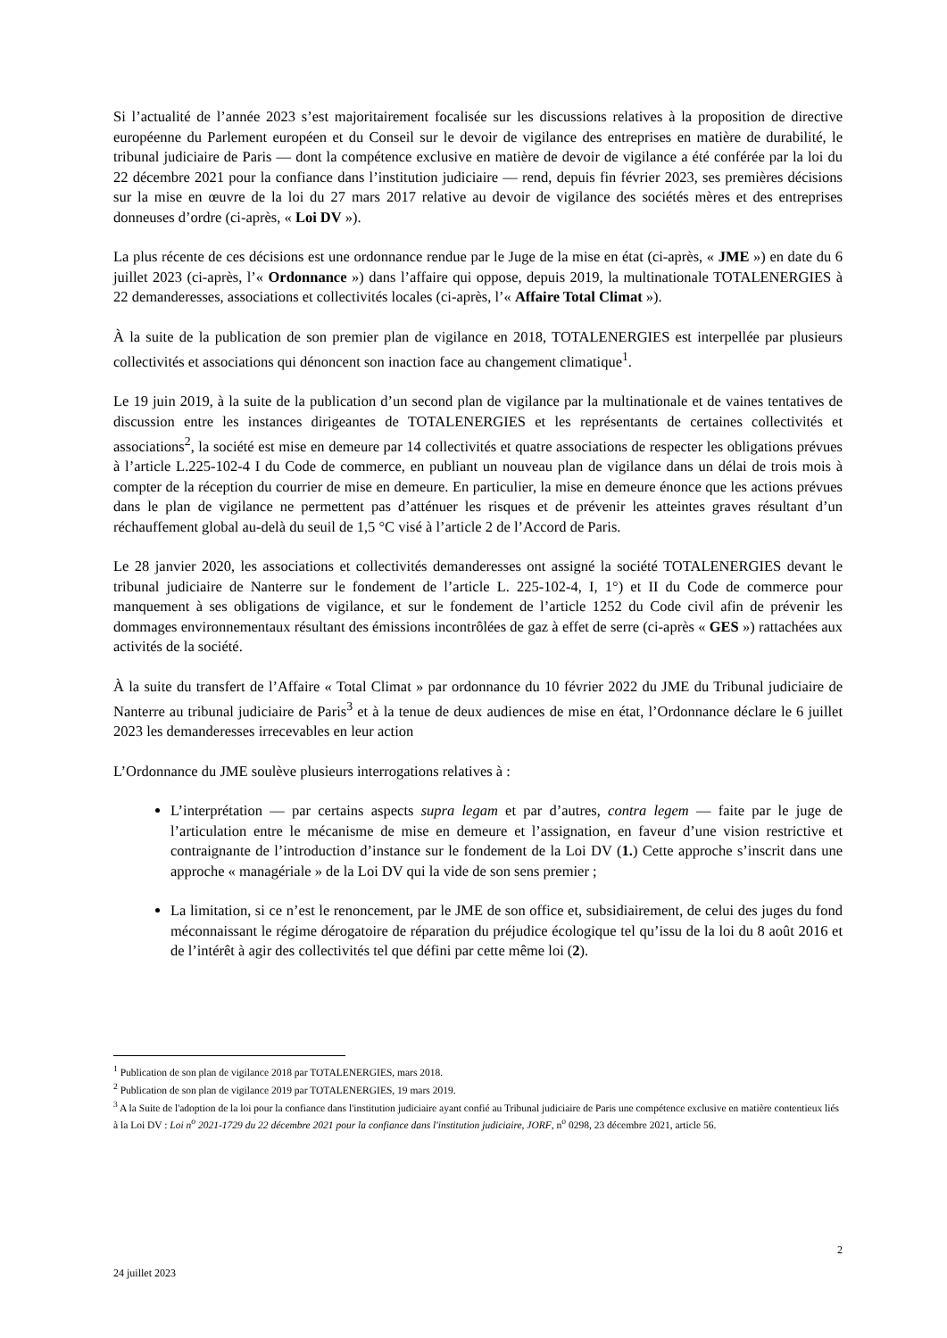Si l’actualité de l’année 2023 s’est majoritairement focalisée sur les discussions relatives à la proposition de directive européenne du Parlement européen et du Conseil sur le devoir de vigilance des entreprises en matière de durabilité, le tribunal judiciaire de Paris — dont la compétence exclusive en matière de devoir de vigilance a été conférée par la loi du 22 décembre 2021 pour la confiance dans l’institution judiciaire — rend, depuis fin février 2023, ses premières décisions sur la mise en œuvre de la loi du 27 mars 2017 relative au devoir de vigilance des sociétés mères et des entreprises donneuses d’ordre (ci-après, « Loi DV »).
La plus récente de ces décisions est une ordonnance rendue par le Juge de la mise en état (ci-après, « JME ») en date du 6 juillet 2023 (ci-après, l’« Ordonnance ») dans l’affaire qui oppose, depuis 2019, la multinationale TOTALENERGIES à 22 demanderesses, associations et collectivités locales (ci-après, l’« Affaire Total Climat »).
À la suite de la publication de son premier plan de vigilance en 2018, TOTALENERGIES est interpellée par plusieurs collectivités et associations qui dénoncent son inaction face au changement climatique<sup>1</sup>.
Le 19 juin 2019, à la suite de la publication d’un second plan de vigilance par la multinationale et de vaines tentatives de discussion entre les instances dirigeantes de TOTALENERGIES et les représentants de certaines collectivités et associations<sup>2</sup>, la société est mise en demeure par 14 collectivités et quatre associations de respecter les obligations prévues à l’article L.225-102-4 I du Code de commerce, en publiant un nouveau plan de vigilance dans un délai de trois mois à compter de la réception du courrier de mise en demeure. En particulier, la mise en demeure énonce que les actions prévues dans le plan de vigilance ne permettent pas d’atténuer les risques et de prévenir les atteintes graves résultant d’un réchauffement global au-delà du seuil de 1,5 °C visé à l’article 2 de l’Accord de Paris.
Le 28 janvier 2020, les associations et collectivités demanderesses ont assigné la société TOTALENERGIES devant le tribunal judiciaire de Nanterre sur le fondement de l’article L. 225-102-4, I, 1°) et II du Code de commerce pour manquement à ses obligations de vigilance, et sur le fondement de l’article 1252 du Code civil afin de prévenir les dommages environnementaux résultant des émissions incontrôlées de gaz à effet de serre (ci-après « GES ») rattachées aux activités de la société.
À la suite du transfert de l’Affaire « Total Climat » par ordonnance du 10 février 2022 du JME du Tribunal judiciaire de Nanterre au tribunal judiciaire de Paris<sup>3</sup> et à la tenue de deux audiences de mise en état, l’Ordonnance déclare le 6 juillet 2023 les demanderesses irrecevables en leur action
L’Ordonnance du JME soulève plusieurs interrogations relatives à :
L’interprétation — par certains aspects supra legam et par d’autres, contra legem — faite par le juge de l’articulation entre le mécanisme de mise en demeure et l’assignation, en faveur d’une vision restrictive et contraignante de l’introduction d’instance sur le fondement de la Loi DV (1.) Cette approche s’inscrit dans une approche « managériale » de la Loi DV qui la vide de son sens premier ;
La limitation, si ce n’est le renoncement, par le JME de son office et, subsidiairement, de celui des juges du fond méconnaissant le régime dérogatoire de réparation du préjudice écologique tel qu’issu de la loi du 8 août 2016 et de l’intérêt à agir des collectivités tel que défini par cette même loi (2).
<sup>1</sup> Publication de son plan de vigilance 2018 par TOTALENERGIES, mars 2018.
<sup>2</sup> Publication de son plan de vigilance 2019 par TOTALENERGIES, 19 mars 2019.
<sup>3</sup> A la Suite de l'adoption de la loi pour la confiance dans l'institution judiciaire ayant confié au Tribunal judiciaire de Paris une compétence exclusive en matière contentieux liés à la Loi DV : Loi n<sup>o</sup> 2021-1729 du 22 décembre 2021 pour la confiance dans l'institution judiciaire, JORF, n<sup>o</sup> 0298, 23 décembre 2021, article 56.
2
24 juillet 2023